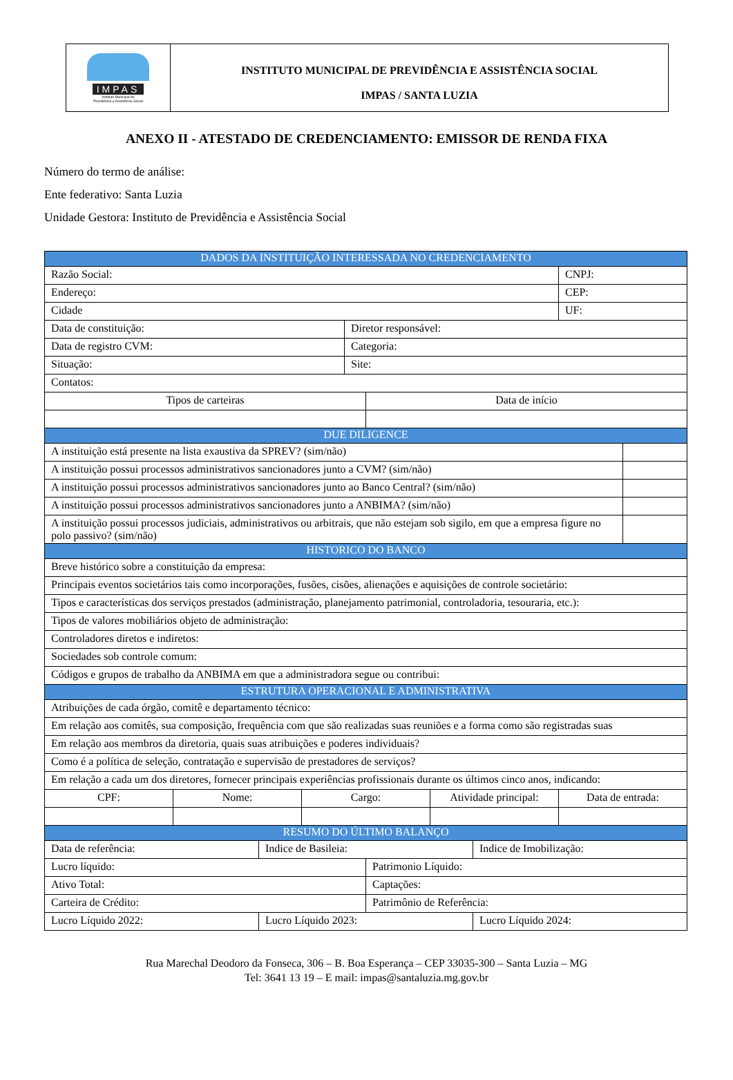IMPAS
Instituto Municipal de
Previdência e Assistência Social
INSTITUTO MUNICIPAL DE PREVIDÊNCIA E ASSISTÊNCIA SOCIAL
IMPAS / SANTA LUZIA
ANEXO II - ATESTADO DE CREDENCIAMENTO: EMISSOR DE RENDA FIXA
Número do termo de análise:
Ente federativo: Santa Luzia
Unidade Gestora: Instituto de Previdência e Assistência Social
| DADOS DA INSTITUIÇÃO INTERESSADA NO CREDENCIAMENTO | | | | | | | | | |
| Razão Social: | | | | | | | | CNPJ: | |
| Endereço: | | | | | | | | CEP: | |
| Cidade | | | | | | | | UF: | |
| Data de constituição: | | | | Diretor responsável: | | | | | |
| Data de registro CVM: | | | | Categoria: | | | | | |
| Situação: | | | | Site: | | | | | |
| Contatos: | | | | | | | | | |
| Tipos de carteiras | | | | | Data de início | | | | |
| DUE DILIGENCE | | | | | | | | | |
| A instituição está presente na lista exaustiva da SPREV? (sim/não) | | | | | | | | | |
| A instituição possui processos administrativos sancionadores junto a CVM? (sim/não) | | | | | | | | | |
| A instituição possui processos administrativos sancionadores junto ao Banco Central? (sim/não) | | | | | | | | | |
| A instituição possui processos administrativos sancionadores junto a ANBIMA? (sim/não) | | | | | | | | | |
| A instituição possui processos judiciais, administrativos ou arbitrais, que não estejam sob sigilo, em que a empresa figure no polo passivo? (sim/não) | | | | | | | | | |
| HISTORICO DO BANCO | | | | | | | | | |
| Breve histórico sobre a constituição da empresa: | | | | | | | | | |
| Principais eventos societários tais como incorporações, fusões, cisões, alienações e aquisições de controle societário: | | | | | | | | | |
| Tipos e características dos serviços prestados (administração, planejamento patrimonial, controladoria, tesouraria, etc.): | | | | | | | | | |
| Tipos de valores mobiliários objeto de administração: | | | | | | | | | |
| Controladores diretos e indiretos: | | | | | | | | | |
| Sociedades sob controle comum: | | | | | | | | | |
| Códigos e grupos de trabalho da ANBIMA em que a administradora segue ou contribui: | | | | | | | | | |
| ESTRUTURA OPERACIONAL E ADMINISTRATIVA | | | | | | | | | |
| Atribuições de cada órgão, comitê e departamento técnico: | | | | | | | | | |
| Em relação aos comitês, sua composição, frequência com que são realizadas suas reuniões e a forma como são registradas suas | | | | | | | | | |
| Em relação aos membros da diretoria, quais suas atribuições e poderes individuais? | | | | | | | | | |
| Como é a política de seleção, contratação e supervisão de prestadores de serviços? | | | | | | | | | |
| Em relação a cada um dos diretores, fornecer principais experiências profissionais durante os últimos cinco anos, indicando: | | | | | | | | | |
| CPF: | Nome: | | Cargo: | | | Atividade principal: | | Data de entrada: | |
| RESUMO DO ÚLTIMO BALANÇO | | | | | | | | | |
| Data de referência: | | Indice de Basileia: | | | | | Indice de Imobilização: | | |
| Lucro líquido: | | | | | Patrimonio Líquido: | | | | |
| Ativo Total: | | | | | Captações: | | | | |
| Carteira de Crédito: | | | | | Patrimônio de Referência: | | | | |
| Lucro Líquido 2022: | | Lucro Líquido 2023: | | | | | Lucro Líquido 2024: | | |
Rua Marechal Deodoro da Fonseca, 306 – B. Boa Esperança – CEP 33035-300 – Santa Luzia – MG
Tel: 3641 13 19 – E mail: impas@santaluzia.mg.gov.br